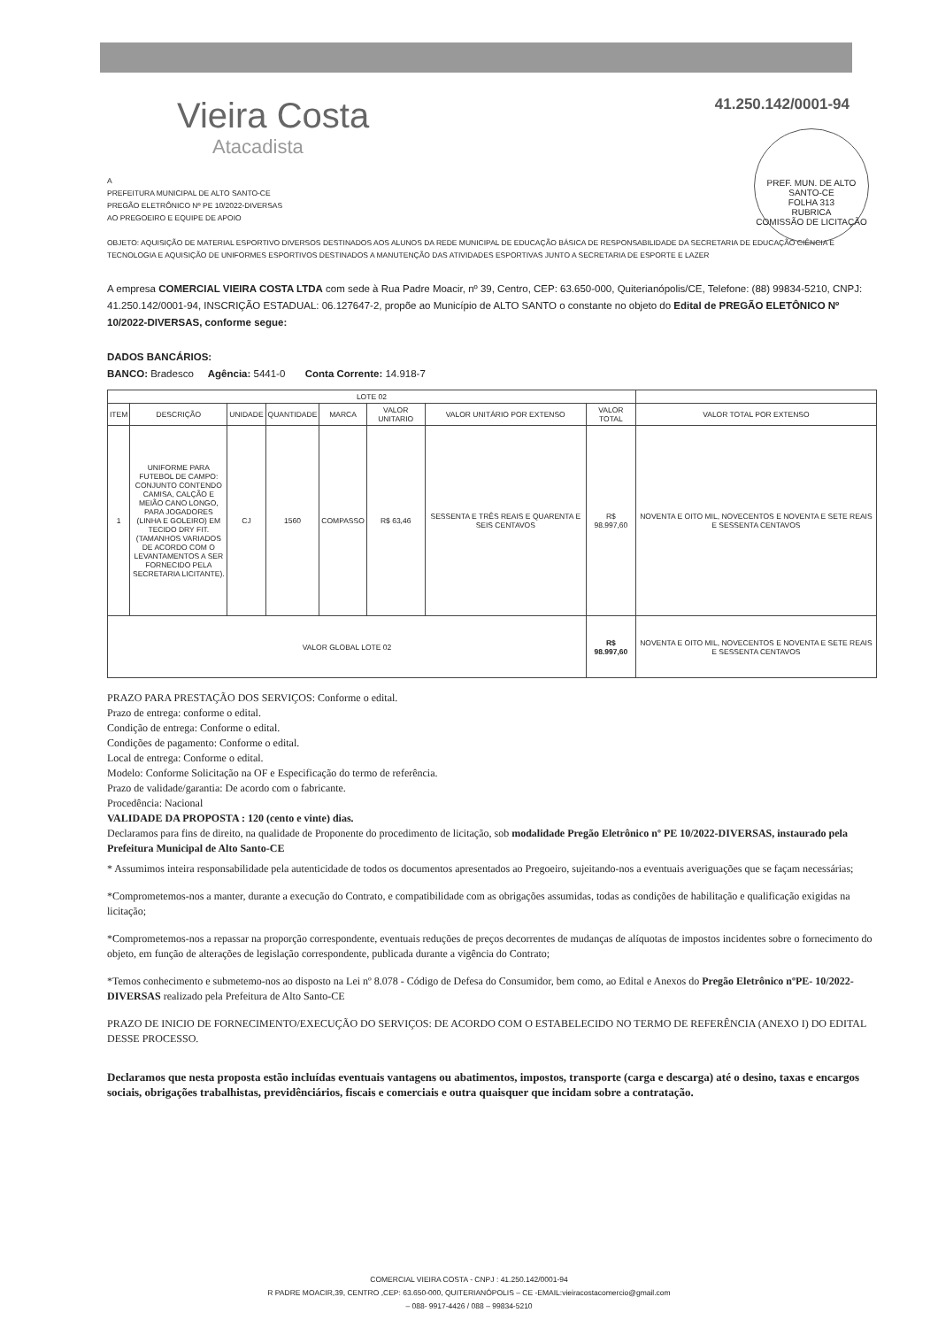Vieira Costa
Atacadista
41.250.142/0001-94
PREF. MUN. DE ALTO SANTO-CE
FOLHA 313
RUBRICA
COMISSÃO DE LICITAÇÃO
A
PREFEITURA MUNICIPAL DE ALTO SANTO-CE
PREGÃO ELETRÔNICO Nº PE 10/2022-DIVERSAS
AO PREGOEIRO E EQUIPE DE APOIO
OBJETO: AQUISIÇÃO DE MATERIAL ESPORTIVO DIVERSOS DESTINADOS AOS ALUNOS DA REDE MUNICIPAL DE EDUCAÇÃO BÁSICA DE RESPONSABILIDADE DA SECRETARIA DE EDUCAÇÃO CIÊNCIA E TECNOLOGIA E AQUISIÇÃO DE UNIFORMES ESPORTIVOS DESTINADOS A MANUTENÇÃO DAS ATIVIDADES ESPORTIVAS JUNTO A SECRETARIA DE ESPORTE E LAZER
A empresa COMERCIAL VIEIRA COSTA LTDA com sede à Rua Padre Moacir, nº 39, Centro, CEP: 63.650-000, Quiterianópolis/CE, Telefone: (88) 99834-5210, CNPJ: 41.250.142/0001-94, INSCRIÇÃO ESTADUAL: 06.127647-2, propõe ao Município de ALTO SANTO o constante no objeto do Edital de PREGÃO ELETÔNICO Nº 10/2022-DIVERSAS, conforme segue:
DADOS BANCÁRIOS:
BANCO: Bradesco Agência: 5441-0 Conta Corrente: 14.918-7
| LOTE 02 | | | | | | | | |
| --- | --- | --- | --- | --- | --- | --- | --- | --- |
| ITEM | DESCRIÇÃO | UNIDADE | QUANTIDADE | MARCA | VALOR UNITARIO | VALOR UNITÁRIO POR EXTENSO | VALOR TOTAL | VALOR TOTAL POR EXTENSO |
| 1 | UNIFORME PARA FUTEBOL DE CAMPO: CONJUNTO CONTENDO CAMISA, CALÇÃO E MEIÃO CANO LONGO, PARA JOGADORES (LINHA E GOLEIRO) EM TECIDO DRY FIT. (TAMANHOS VARIADOS DE ACORDO COM O LEVANTAMENTOS A SER FORNECIDO PELA SECRETARIA LICITANTE). | CJ | 1560 | COMPASSO | R$ 63,46 | SESSENTA E TRÊS REAIS E QUARENTA E SEIS CENTAVOS | R$ 98.997,60 | NOVENTA E OITO MIL, NOVECENTOS E NOVENTA E SETE REAIS E SESSENTA CENTAVOS |
| VALOR GLOBAL LOTE 02 | | | | | | | R$ 98.997,60 | NOVENTA E OITO MIL, NOVECENTOS E NOVENTA E SETE REAIS E SESSENTA CENTAVOS |
PRAZO PARA PRESTAÇÃO DOS SERVIÇOS: Conforme o edital.
Prazo de entrega: conforme o edital.
Condição de entrega: Conforme o edital.
Condições de pagamento: Conforme o edital.
Local de entrega: Conforme o edital.
Modelo: Conforme Solicitação na OF e Especificação do termo de referência.
Prazo de validade/garantia: De acordo com o fabricante.
Procedência: Nacional
VALIDADE DA PROPOSTA : 120 (cento e vinte) dias.
Declaramos para fins de direito, na qualidade de Proponente do procedimento de licitação, sob modalidade Pregão Eletrônico nº PE 10/2022-DIVERSAS, instaurado pela Prefeitura Municipal de Alto Santo-CE
* Assumimos inteira responsabilidade pela autenticidade de todos os documentos apresentados ao Pregoeiro, sujeitando-nos a eventuais averiguações que se façam necessárias;
*Comprometemos-nos a manter, durante a execução do Contrato, e compatibilidade com as obrigações assumidas, todas as condições de habilitação e qualificação exigidas na licitação;
*Comprometemos-nos a repassar na proporção correspondente, eventuais reduções de preços decorrentes de mudanças de alíquotas de impostos incidentes sobre o fornecimento do objeto, em função de alterações de legislação correspondente, publicada durante a vigência do Contrato;
*Temos conhecimento e submetemo-nos ao disposto na Lei nº 8.078 - Código de Defesa do Consumidor, bem como, ao Edital e Anexos do Pregão Eletrônico nºPE- 10/2022-DIVERSAS realizado pela Prefeitura de Alto Santo-CE
PRAZO DE INICIO DE FORNECIMENTO/EXECUÇÃO DO SERVIÇOS: DE ACORDO COM O ESTABELECIDO NO TERMO DE REFERÊNCIA (ANEXO I) DO EDITAL DESSE PROCESSO.
Declaramos que nesta proposta estão incluídas eventuais vantagens ou abatimentos, impostos, transporte (carga e descarga) até o desino, taxas e encargos sociais, obrigações trabalhistas, previdênciários, fiscais e comerciais e outra quaisquer que incidam sobre a contratação.
COMERCIAL VIEIRA COSTA - CNPJ : 41.250.142/0001-94
R PADRE MOACIR,39, CENTRO ,CEP: 63.650-000, QUITERIANÓPOLIS – CE -EMAIL:vieiracostacomercio@gmail.com
– 088- 9917-4426 / 088 – 99834-5210